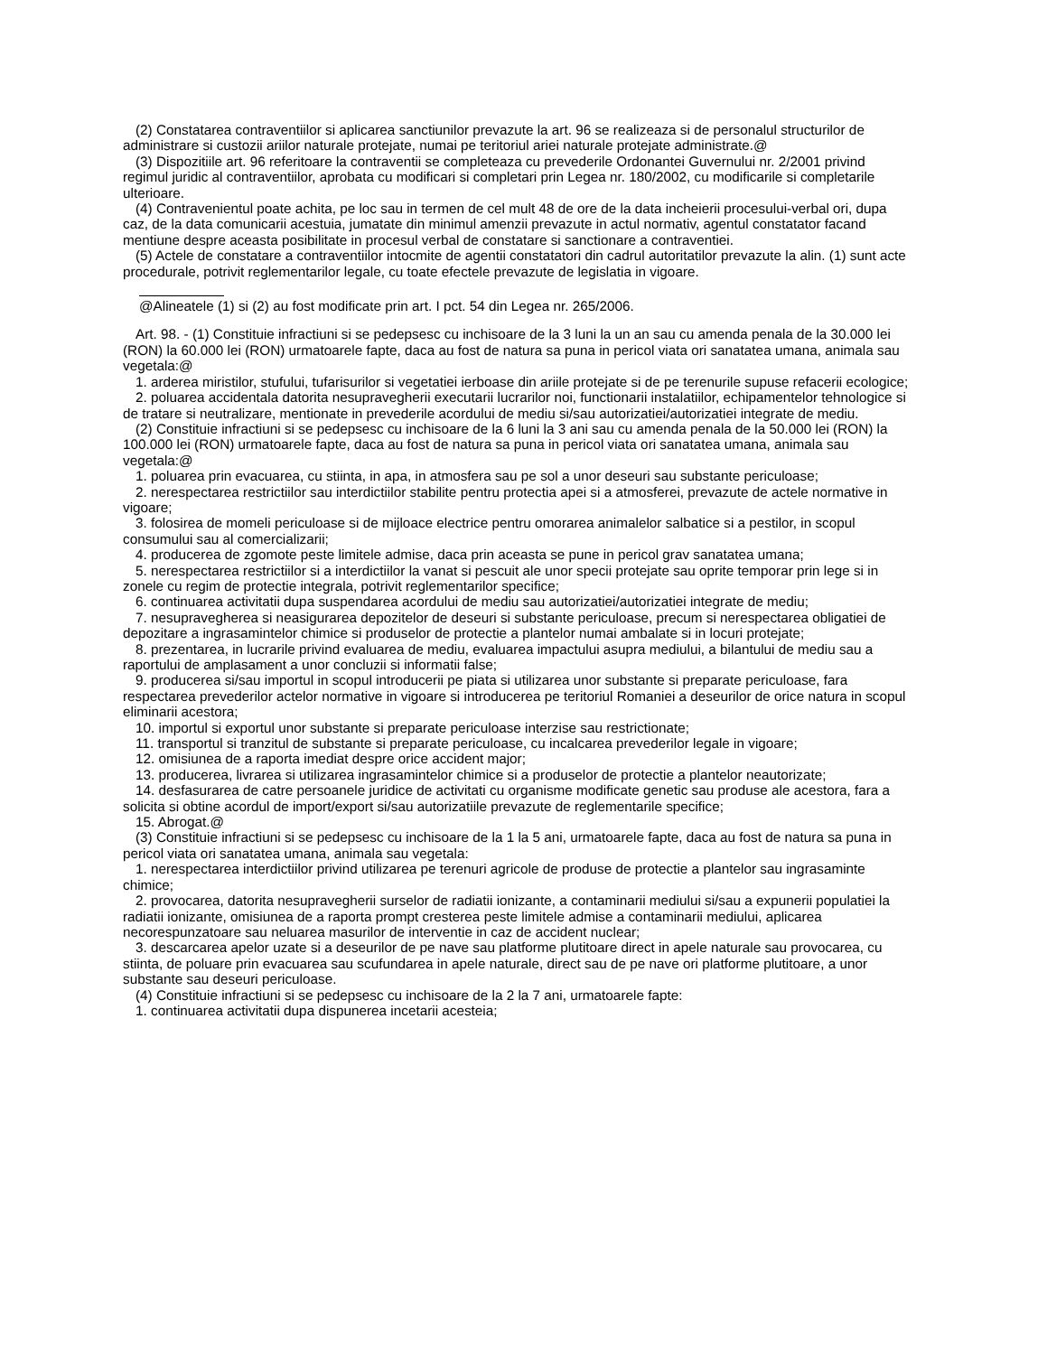(2) Constatarea contraventiilor si aplicarea sanctiunilor prevazute la art. 96 se realizeaza si de personalul structurilor de administrare si custozii ariilor naturale protejate, numai pe teritoriul ariei naturale protejate administrate.@
(3) Dispozitiile art. 96 referitoare la contraventii se completeaza cu prevederile Ordonantei Guvernului nr. 2/2001 privind regimul juridic al contraventiilor, aprobata cu modificari si completari prin Legea nr. 180/2002, cu modificarile si completarile ulterioare.
(4) Contravenientul poate achita, pe loc sau in termen de cel mult 48 de ore de la data incheierii procesului-verbal ori, dupa caz, de la data comunicarii acestuia, jumatate din minimul amenzii prevazute in actul normativ, agentul constatator facand mentiune despre aceasta posibilitate in procesul verbal de constatare si sanctionare a contraventiei.
(5) Actele de constatare a contraventiilor intocmite de agentii constatatori din cadrul autoritatilor prevazute la alin. (1) sunt acte procedurale, potrivit reglementarilor legale, cu toate efectele prevazute de legislatia in vigoare.
@Alineatele (1) si (2) au fost modificate prin art. I pct. 54 din Legea nr. 265/2006.
Art. 98. - (1) Constituie infractiuni si se pedepsesc cu inchisoare de la 3 luni la un an sau cu amenda penala de la 30.000 lei (RON) la 60.000 lei (RON) urmatoarele fapte, daca au fost de natura sa puna in pericol viata ori sanatatea umana, animala sau vegetala:@
1. arderea miristilor, stufului, tufarisurilor si vegetatiei ierboase din ariile protejate si de pe terenurile supuse refacerii ecologice;
2. poluarea accidentala datorita nesupravegherii executarii lucrarilor noi, functionarii instalatiilor, echipamentelor tehnologice si de tratare si neutralizare, mentionate in prevederile acordului de mediu si/sau autorizatiei/autorizatiei integrate de mediu.
(2) Constituie infractiuni si se pedepsesc cu inchisoare de la 6 luni la 3 ani sau cu amenda penala de la 50.000 lei (RON) la 100.000 lei (RON) urmatoarele fapte, daca au fost de natura sa puna in pericol viata ori sanatatea umana, animala sau vegetala:@
1. poluarea prin evacuarea, cu stiinta, in apa, in atmosfera sau pe sol a unor deseuri sau substante periculoase;
2. nerespectarea restrictiilor sau interdictiilor stabilite pentru protectia apei si a atmosferei, prevazute de actele normative in vigoare;
3. folosirea de momeli periculoase si de mijloace electrice pentru omorarea animalelor salbatice si a pestilor, in scopul consumului sau al comercializarii;
4. producerea de zgomote peste limitele admise, daca prin aceasta se pune in pericol grav sanatatea umana;
5. nerespectarea restrictiilor si a interdictiilor la vanat si pescuit ale unor specii protejate sau oprite temporar prin lege si in zonele cu regim de protectie integrala, potrivit reglementarilor specifice;
6. continuarea activitatii dupa suspendarea acordului de mediu sau autorizatiei/autorizatiei integrate de mediu;
7. nesupravegherea si neasigurarea depozitelor de deseuri si substante periculoase, precum si nerespectarea obligatiei de depozitare a ingrasamintelor chimice si produselor de protectie a plantelor numai ambalate si in locuri protejate;
8. prezentarea, in lucrarile privind evaluarea de mediu, evaluarea impactului asupra mediului, a bilantului de mediu sau a raportului de amplasament a unor concluzii si informatii false;
9. producerea si/sau importul in scopul introducerii pe piata si utilizarea unor substante si preparate periculoase, fara respectarea prevederilor actelor normative in vigoare si introducerea pe teritoriul Romaniei a deseurilor de orice natura in scopul eliminarii acestora;
10. importul si exportul unor substante si preparate periculoase interzise sau restrictionate;
11. transportul si tranzitul de substante si preparate periculoase, cu incalcarea prevederilor legale in vigoare;
12. omisiunea de a raporta imediat despre orice accident major;
13. producerea, livrarea si utilizarea ingrasamintelor chimice si a produselor de protectie a plantelor neautorizate;
14. desfasurarea de catre persoanele juridice de activitati cu organisme modificate genetic sau produse ale acestora, fara a solicita si obtine acordul de import/export si/sau autorizatiile prevazute de reglementarile specifice;
15. Abrogat.@
(3) Constituie infractiuni si se pedepsesc cu inchisoare de la 1 la 5 ani, urmatoarele fapte, daca au fost de natura sa puna in pericol viata ori sanatatea umana, animala sau vegetala:
1. nerespectarea interdictiilor privind utilizarea pe terenuri agricole de produse de protectie a plantelor sau ingrasaminte chimice;
2. provocarea, datorita nesupravegherii surselor de radiatii ionizante, a contaminarii mediului si/sau a expunerii populatiei la radiatii ionizante, omisiunea de a raporta prompt cresterea peste limitele admise a contaminarii mediului, aplicarea necorespunzatoare sau neluarea masurilor de interventie in caz de accident nuclear;
3. descarcarea apelor uzate si a deseurilor de pe nave sau platforme plutitoare direct in apele naturale sau provocarea, cu stiinta, de poluare prin evacuarea sau scufundarea in apele naturale, direct sau de pe nave ori platforme plutitoare, a unor substante sau deseuri periculoase.
(4) Constituie infractiuni si se pedepsesc cu inchisoare de la 2 la 7 ani, urmatoarele fapte:
1. continuarea activitatii dupa dispunerea incetarii acesteia;